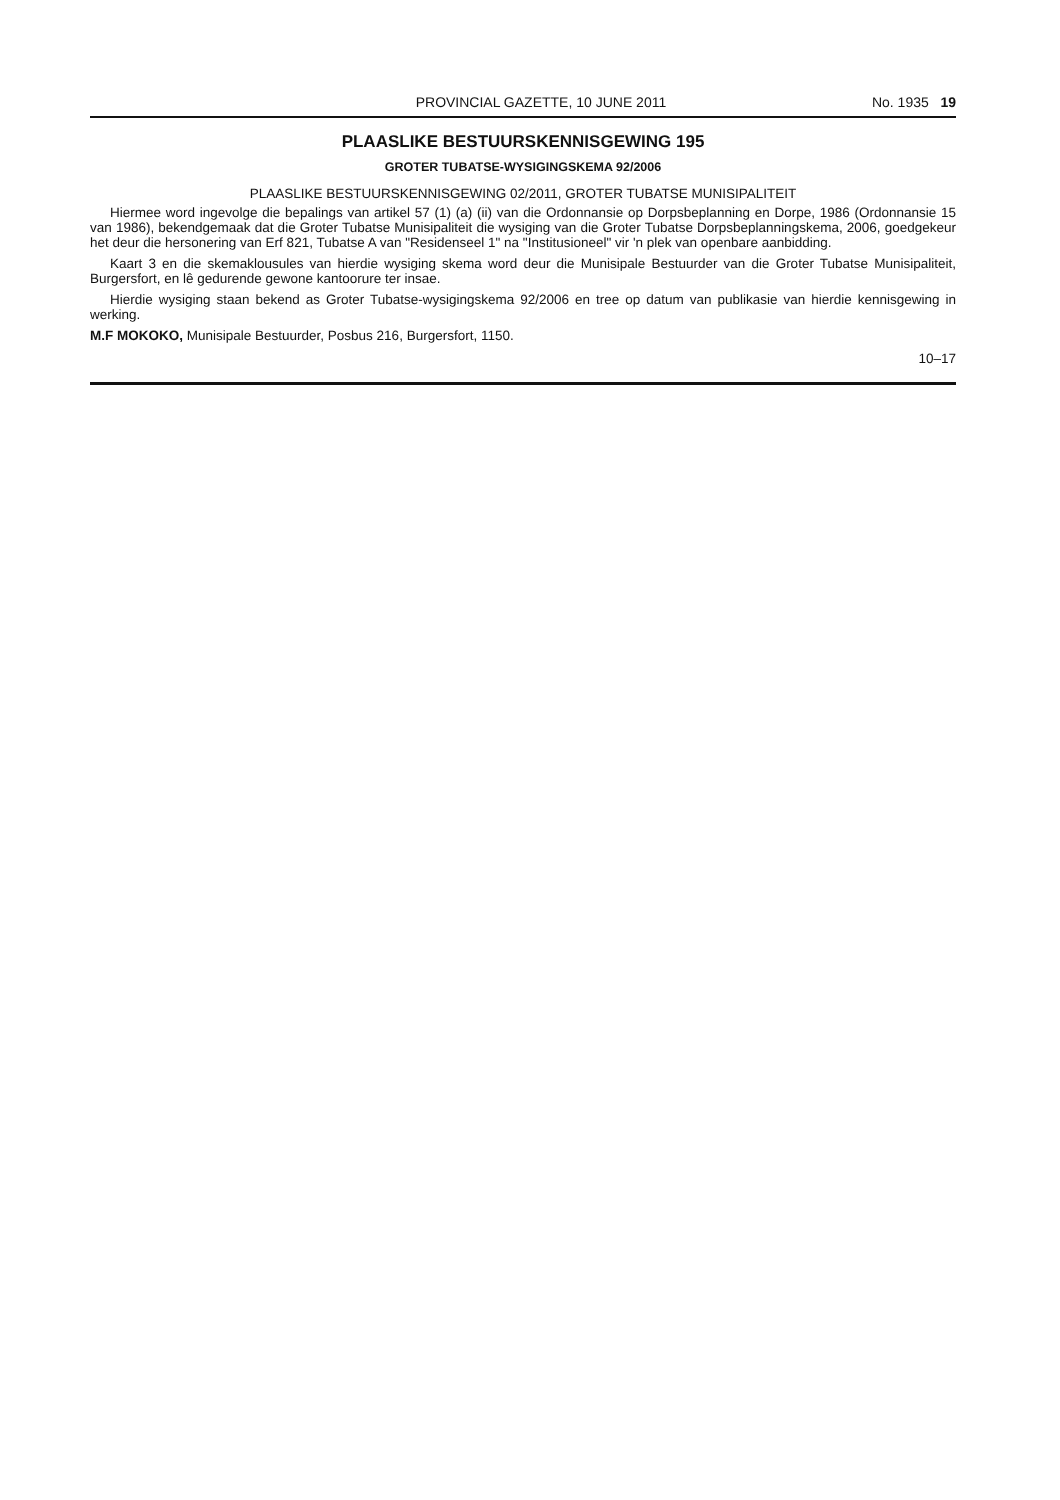PROVINCIAL GAZETTE, 10 JUNE 2011 No. 1935 19
PLAASLIKE BESTUURSKENNISGEWING 195
GROTER TUBATSE-WYSIGINGSKEMA 92/2006
PLAASLIKE BESTUURSKENNISGEWING 02/2011, GROTER TUBATSE MUNISIPALITEIT
Hiermee word ingevolge die bepalings van artikel 57 (1) (a) (ii) van die Ordonnansie op Dorpsbeplanning en Dorpe, 1986 (Ordonnansie 15 van 1986), bekendgemaak dat die Groter Tubatse Munisipaliteit die wysiging van die Groter Tubatse Dorpsbeplanningskema, 2006, goedgekeur het deur die hersonering van Erf 821, Tubatse A van "Residenseel 1" na "Institusioneel" vir 'n plek van openbare aanbidding.
Kaart 3 en die skemaklousules van hierdie wysiging skema word deur die Munisipale Bestuurder van die Groter Tubatse Munisipaliteit, Burgersfort, en lê gedurende gewone kantoorure ter insae.
Hierdie wysiging staan bekend as Groter Tubatse-wysigingskema 92/2006 en tree op datum van publikasie van hierdie kennisgewing in werking.
M.F MOKOKO, Munisipale Bestuurder, Posbus 216, Burgersfort, 1150.
10–17